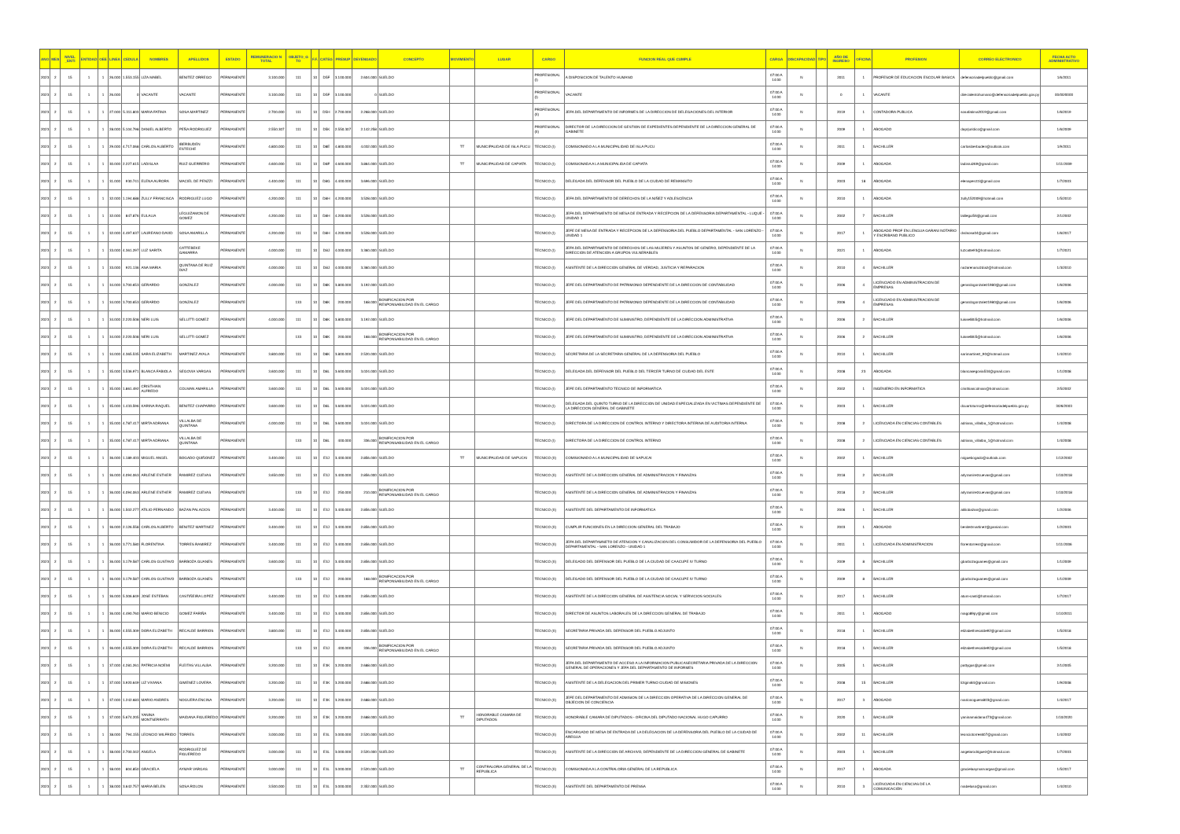| ANO | MES | NIVEL _ENTI | ENTIDAD | OEE | LINEA | CEDULA | NOMBRES | APELLIDOS | ESTADO | REMUNERACIO N TOTAL | OBJETO_G TO | F.F. | CATEG | PRESUP | DEVENGADO | CONCEPTO | MOVIMIENTO | LUGAR | CARGO | FUNCION REAL QUE CUMPLE | CARGA | DISCAPACIDAD | TIPO | AÑO DE INGRESO | OFICINA | PROFESION | CORREO ELECTRONICO | FECHA ACTO ADMINISTRATIVO |
| --- | --- | --- | --- | --- | --- | --- | --- | --- | --- | --- | --- | --- | --- | --- | --- | --- | --- | --- | --- | --- | --- | --- | --- | --- | --- | --- | --- | --- |
| 2023 | 2 | 15 | 1 | 1 | 26.000 | 1.553.155 | LIZA MABEL | BENITEZ ORREGO | PERMANENTE | 3.100.000 | 111 | 10 | D5F | 3.100.000 | 2.604.000 | SUELDO | | | PROFESIONAL (I) | A DISPOSICION DE TALENTO HUMANO | 07:00 A 14:00 | N | | 2011 | 1 | PROFESOR DE EDUCACION ESCOLAR BASICA | defensoriadelpueblo@gmail.com | 1/6/2011 |
| 2023 | 2 | 15 | 1 | 1 | 26.000 | 0 | VACANTE | VACANTE | PERMANENTE | 3.100.000 | 111 | 10 | D5F | 3.100.000 | 0 | SUELDO | | | PROFESIONAL (I) | VACANTE | 07:00 A 14:00 | N | | 0 | 1 | VACANTE | dire.talentohumano@defensoriadelpueblo.gov.py | 00/00/0000 |
| 2023 | 2 | 15 | 1 | 1 | 27.000 | 5.311.803 | MARIA FATIMA | SOSA MARTINEZ | PERMANENTE | 2.700.000 | 111 | 10 | D5H | 2.700.000 | 2.268.000 | SUELDO | | | PROFESIONAL (II) | JEFA DEL DEPARTAMENTO DE INFORMES DE LA DIRECCION DE DELEGACIONES DEL INTERIOR | 07:00 A 14:00 | N | | 2019 | 1 | CONTADORA PUBLICA | sosafatima2019@gmail.com | 1/6/2019 |
| 2023 | 2 | 15 | 1 | 1 | 28.000 | 5.104.798 | DANIEL ALBERTO | PEÑA RODRIGUEZ | PERMANENTE | 2.550.307 | 111 | 10 | D5K | 2.550.307 | 2.142.258 | SUELDO | | | PROFESIONAL (II) | DIRECTOR DE LA DIRECCION DE GESTION DE EXPEDIENTES DEPENDIENTE DE LA DIRECCION GENERAL DE GABINETE | 07:00 A 14:00 | N | | 2009 | 1 | ABOGADO | daprjuridico@gmail.com | 1/6/2009 |
| 2023 | 2 | 15 | 1 | 1 | 29.000 | 4.717.068 | CARLOS ALBERTO | IBERBUDEN ESTECHE | PERMANENTE | 4.800.000 | 111 | 10 | D8E | 4.800.000 | 4.032.000 | SUELDO | TT | MUNICIPALIDAD DE ISLA PUCU | TECNICO (I) | COMISIONADO A LA MUNICIPALIDAD DE ISLA PUCU | 07:00 A 14:00 | N | | 2011 | 1 | BACHILLER | carlosiberbuden@outlook.com | 1/9/2011 |
| 2023 | 2 | 15 | 1 | 1 | 30.000 | 2.227.615 | LADISLAA | RUIZ GUERRERO | PERMANENTE | 4.600.000 | 111 | 10 | D8F | 4.600.000 | 3.864.000 | SUELDO | TT | MUNICIPALIDAD DE CAPIATA | TECNICO (I) | COMISIONADA A LA MUNICIPALIDA DE CAPIATA | 07:00 A 14:00 | N | | 2009 | 1 | ABOGADA | ladisruiz69@gmail.com | 1/11/2009 |
| 2023 | 2 | 15 | 1 | 1 | 31.000 | 930.741 | ELENA AURORA | MACIEL DE PENZZI | PERMANENTE | 4.400.000 | 111 | 10 | D8G | 4.400.000 | 3.696.000 | SUELDO | | | TECNICO (I) | DELEGADA DEL DEFENSOR DEL PUEBLO DE LA CIUDAD DE REMANSITO | 07:00 A 14:00 | N | | 2003 | 18 | ABOGADA | elenapenzzi@gmail.com | 1/7/2003 |
| 2023 | 2 | 15 | 1 | 1 | 32.000 | 1.194.688 | ZULLY FRANCISCA | RODRIGUEZ LUGO | PERMANENTE | 4.200.000 | 111 | 10 | D8H | 4.200.000 | 3.528.000 | SUELDO | | | TECNICO (I) | JEFA DEL DEPARTAMENTO DE DERECHOS DE LA NIÑEZ Y ADLESCENCIA | 07:00 A 14:00 | N | | 2010 | 1 | ABOGADA | zully152009@hotmail.com | 1/5/2010 |
| 2023 | 2 | 15 | 1 | 1 | 32.000 | 847.876 | EULALIA | LEGUIZAMON DE GOMEZ | PERMANENTE | 4.200.000 | 111 | 10 | D8H | 4.200.000 | 3.528.000 | SUELDO | | | TECNICO (I) | JEFA DEL DEPARTAMENTO DE MESA DE ENTRADA Y RECEPCION DE LA DEFENSORIA DEPARTAMENTAL - LUQUE - UNIDAD 3 | 07:00 A 14:00 | N | | 2002 | 7 | BACHILLER | lalilegui56@gmail.com | 2/1/2002 |
| 2023 | 2 | 15 | 1 | 1 | 32.000 | 4.497.637 | LAUREANO DAVID | SOSA AMARILLA | PERMANENTE | 4.200.000 | 111 | 10 | D8H | 4.200.000 | 3.528.000 | SUELDO | | | TECNICO (I) | JEFE DE MESA DE ENTRADA Y RECEPCION DE LA DEFENSORIA DEL PUEBLO DEPARTAMENTAL - SAN LORENZO - UNIDAD 1 | 07:00 A 14:00 | N | | 2017 | 1 | ABOGADO PROF EN LENGUA GARANI NOTARIO Y ESCRIBANO PUBLICO | dvdsosa04@gmail.com | 1/6/2017 |
| 2023 | 2 | 15 | 1 | 1 | 33.000 | 4.361.297 | LUZ SARITA | CATTEBEKE GAMARRA | PERMANENTE | 4.000.000 | 111 | 10 | D8J | 4.000.000 | 3.360.000 | SUELDO | | | TECNICO (I) | JEFA DEL DEPARTAMENTO DE DERECHOS DE LAS MUJERES Y ASUNTOS DE GENERO, DEPENDIENTE DE LA DIRECCION DE ATENCION A GRUPOS VULNERABLES | 07:00 A 14:00 | N | | 2021 | 1 | ABOGADA | luzcatte93@hotmail.com | 1/7/2021 |
| 2023 | 2 | 15 | 1 | 1 | 33.000 | 921.136 | ANA MARIA | QUINTANA DE RUIZ DIAZ | PERMANENTE | 4.000.000 | 111 | 10 | D8J | 4.000.000 | 3.360.000 | SUELDO | | | TECNICO (I) | ASISTENTE DE LA DIRECCION GENERAL DE VERDAD, JUSTICIA Y REPARACION | 07:00 A 14:00 | N | | 2010 | 4 | BACHILLER | nazarenaruizdiaz@hotmail.com | 1/3/2010 |
| 2023 | 2 | 15 | 1 | 1 | 34.000 | 3.700.653 | GERARDO | GONZALEZ | PERMANENTE | 4.000.000 | 111 | 10 | D8K | 3.800.000 | 3.192.000 | SUELDO | | | TECNICO (I) | JEFE DEL DEPARTAMENTO DE PATRIMONIO DEPENDIENTE DE LA DIRECCION DE CONTABILIDAD | 07:00 A 14:00 | N | | 2006 | 4 | LICENCIADO EN ADMINISTRACION DE EMPRESAS | gerardogonzalez1980@gmail.com | 1/6/2006 |
| 2023 | 2 | 15 | 1 | 1 | 34.000 | 3.700.653 | GERARDO | GONZALEZ | PERMANENTE | | 133 | 10 | D8K | 200.000 | 168.000 | BONIFICACION POR RESPONSABILIDAD EN EL CARGO | | | TECNICO (I) | JEFE DEL DEPARTAMENTO DE PATRIMONIO DEPENDIENTE DE LA DIRECCION DE CONTABILIDAD | 07:00 A 14:00 | N | | 2006 | 4 | LICENCIADO EN ADMINISTRACION DE EMPRESAS | gerardogonzalez1980@gmail.com | 1/6/2006 |
| 2023 | 2 | 15 | 1 | 1 | 34.000 | 2.220.508 | NERI LUIS | SELLITTI GOMEZ | PERMANENTE | 4.000.000 | 111 | 10 | D8K | 3.800.000 | 3.192.000 | SUELDO | | | TECNICO (I) | JEFE DEL DEPARTAMENTO DE SUMINISTRO, DEPENDIENTE DE LA DIRECCION ADMINISTRATIVA | 07:00 A 14:00 | N | | 2006 | 2 | BACHILLER | luissellitti5@hotmail.com | 1/6/2006 |
| 2023 | 2 | 15 | 1 | 1 | 34.000 | 2.220.508 | NERI LUIS | SELLITTI GOMEZ | PERMANENTE | | 133 | 10 | D8K | 200.000 | 168.000 | BONIFICACION POR RESPONSABILIDAD EN EL CARGO | | | TECNICO (I) | JEFE DEL DEPARTAMENTO DE SUMINISTRO, DEPENDIENTE DE LA DIRECCION ADMINISTRATIVA | 07:00 A 14:00 | N | | 2006 | 2 | BACHILLER | luissellitti5@hotmail.com | 1/6/2006 |
| 2023 | 2 | 15 | 1 | 1 | 34.000 | 4.365.535 | SARA ELIZABETH | MARTINEZ AYALA | PERMANENTE | 3.800.000 | 111 | 10 | D8K | 3.800.000 | 2.520.000 | SUELDO | | | TECNICO (I) | SECRETARIA DE LA SECRETARIA GENERAL DE LA DEFENSORIA DEL PUEBLO | 07:00 A 14:00 | N | | 2010 | 1 | BACHILLER | sarimartinez_90@hotmail.com | 1/4/2010 |
| 2023 | 2 | 15 | 1 | 1 | 35.000 | 3.536.971 | BLANCA FABIOLA | SEGOVIA VARGAS | PERMANENTE | 3.600.000 | 111 | 10 | D8L | 3.600.000 | 3.024.000 | SUELDO | | | TECNICO (I) | DELEGADA DEL DEFENSOR DEL PUEBLO DEL TERCER TURNO DE CIUDAD DEL ESTE | 07:00 A 14:00 | N | | 2008 | 23 | ABOGADA | blancasegovia534@gmail.com | 1/1/2008 |
| 2023 | 2 | 15 | 1 | 1 | 35.000 | 1.861.492 | CRISTHIAN ALFREDO | COLMAN AMARILLA | PERMANENTE | 3.600.000 | 111 | 10 | D8L | 3.600.000 | 3.024.000 | SUELDO | | | TECNICO (I) | JEFE DEL DEPARTAMENTO TECNICO DE INFORMATICA | 07:00 A 14:00 | N | | 2002 | 1 | INGENIERO EN INFORMATICA | cristhiancolman@hotmail.com | 2/5/2002 |
| 2023 | 2 | 15 | 1 | 1 | 35.000 | 1.433.596 | KARINA RAQUEL | BENITEZ CHAPARRO | PERMANENTE | 3.600.000 | 111 | 10 | D8L | 3.600.000 | 3.024.000 | SUELDO | | | TECNICO (I) | DELEGADA DEL QUINTO TURNO DE LA DIRECCION DE UNIDAD ESPECIALIZADA EN VICTIMAS DEPENDIENTE DE LA DIRECCION GENERAL DE GABINETE | 07:00 A 14:00 | N | | 2003 | 1 | BACHILLER | dcuartoturno@defensoriadelpueblo.gov.py | 30/6/2003 |
| 2023 | 2 | 15 | 1 | 1 | 35.000 | 4.787.417 | MIRTA ADRIANA | VILLALBA DE QUINTANA | PERMANENTE | 4.000.000 | 111 | 10 | D8L | 3.600.000 | 3.024.000 | SUELDO | | | TECNICO (I) | DIRECTORA DE LA DIRECCION DE CONTROL INTERNO Y DIRECTORA INTERINA DE AUDITORIA INTERNA | 07:00 A 14:00 | N | | 2008 | 2 | LICENCIADA EN CIENCIAS CONTABLES | adriana_villalba_1@hotmail.com | 1/4/2008 |
| 2023 | 2 | 15 | 1 | 1 | 35.000 | 4.787.417 | MIRTA ADRIANA | VILLALBA DE QUINTANA | PERMANENTE | | 133 | 10 | D8L | 400.000 | 336.000 | BONIFICACION POR RESPONSABILIDAD EN EL CARGO | | | TECNICO (I) | DIRECTORA DE LA DIRECCION DE CONTROL INTERNO | 07:00 A 14:00 | N | | 2008 | 2 | LICENCIADA EN CIENCIAS CONTABLES | adriana_villalba_1@hotmail.com | 1/4/2008 |
| 2023 | 2 | 15 | 1 | 1 | 36.000 | 1.189.403 | MIGUEL ANGEL | BOGADO QUIÑONEZ | PERMANENTE | 3.400.000 | 111 | 10 | E3J | 3.400.000 | 2.856.000 | SUELDO | TT | MUNICIPALIDAD DE SAPUCAI | TECNICO (II) | COMISIONADO A LA MUNICIPALIDAD DE SAPUCAI | 07:00 A 14:00 | N | | 2002 | 1 | BACHILLER | miguebogado@outlook.com | 1/12/2002 |
| 2023 | 2 | 15 | 1 | 1 | 36.000 | 4.094.063 | ARLENE ESTHER | RAMIREZ CUEVAS | PERMANENTE | 3.650.000 | 111 | 10 | E3J | 3.400.000 | 2.856.000 | SUELDO | | | TECNICO (II) | ASISTENTE DE LA DIRECCION GENERAL DE ADMINISTRACION Y FINANZAS | 07:00 A 14:00 | N | | 2018 | 2 | BACHILLER | arlyramirezcuevas@gmail.com | 1/10/2018 |
| 2023 | 2 | 15 | 1 | 1 | 36.000 | 4.094.063 | ARLENE ESTHER | RAMIREZ CUEVAS | PERMANENTE | | 133 | 10 | E3J | 250.000 | 210.000 | BONIFICACION POR RESPONSABILIDAD EN EL CARGO | | | TECNICO (II) | ASISTENTE DE LA DIRECCION GENERAL DE ADMINISTRACION Y FINANZAS | 07:00 A 14:00 | N | | 2018 | 2 | BACHILLER | arlyramirezcuevas@gmail.com | 1/10/2018 |
| 2023 | 2 | 15 | 1 | 1 | 36.000 | 1.502.277 | ATILIO FERNANDO | BAZAN PALACIOS | PERMANENTE | 3.400.000 | 111 | 10 | E3J | 3.400.000 | 2.856.000 | SUELDO | | | TECNICO (II) | ASISTENTE DEL DEPARTAMENTO DE INFORMATICA | 07:00 A 14:00 | N | | 2006 | 1 | BACHILLER | atiliobazan@gmail.com | 1/2/2006 |
| 2023 | 2 | 15 | 1 | 1 | 36.000 | 2.126.558 | CARLOS ALBERTO | BENITEZ MARTINEZ | PERMANENTE | 3.400.000 | 111 | 10 | E3J | 3.400.000 | 2.856.000 | SUELDO | | | TECNICO (II) | CUMPLIR FUNCIONES EN LA DIRECCION GENERAL DEL TRABAJO | 07:00 A 14:00 | N | | 2003 | 1 | ABOGADO | benitezmartinez@gamial.com | 1/2/2003 |
| 2023 | 2 | 15 | 1 | 1 | 36.000 | 3.771.580 | FLORENTINA | TORRES RAMIREZ | PERMANENTE | 3.400.000 | 111 | 10 | E3J | 3.400.000 | 2.856.000 | SUELDO | | | TECNICO (II) | JEFA DEL DEPARTAMNETO DE ATENCION Y CANALIZACION DEL CONSUMIDOR DE LA DEFENSORIA DEL PUEBLO DEPARTAMENTAL - SAN LORENZO - UNIDAD 1 | 07:00 A 14:00 | N | | 2011 | 1 | LICENCIADA EN ADMINISTRACION | florentorresr@gmail.com | 1/11/2006 |
| 2023 | 2 | 15 | 1 | 1 | 36.000 | 3.179.587 | CARLOS GUSTAVO | BARBOZA GUANES | PERMANENTE | 3.600.000 | 111 | 10 | E3J | 3.400.000 | 2.856.000 | SUELDO | | | TECNICO (II) | DELEGADO DEL DEFENSOR DEL PUEBLO DE LA CIUDAD DE CAACUPE IV TURNO | 07:00 A 14:00 | N | | 2009 | 8 | BACHILLER | gbarbozaguanes@gmail.com | 1/1/2009 |
| 2023 | 2 | 15 | 1 | 1 | 36.000 | 3.179.587 | CARLOS GUSTAVO | BARBOZA GUANES | PERMANENTE | | 133 | 10 | E3J | 200.000 | 168.000 | BONIFICACION POR RESPONSABILIDAD EN EL CARGO | | | TECNICO (II) | DELEGADO DEL DEFENSOR DEL PUEBLO DE LA CIUDAD DE CAACUPE IV TURNO | 07:00 A 14:00 | N | | 2009 | 8 | BACHILLER | gbarbozaguanes@gmail.com | 1/1/2009 |
| 2023 | 2 | 15 | 1 | 1 | 36.000 | 5.306.849 | JOSE ESTEBAN | CASTIÑEIRA LOPEZ | PERMANENTE | 3.400.000 | 111 | 10 | E3J | 3.400.000 | 2.856.000 | SUELDO | | | TECNICO (II) | ASISTENTE DE LA DIRECCION GENERAL DE ASISTENCIA SOCIAL Y SERVICIOS SOCIALES | 07:00 A 14:00 | N | | 2017 | 1 | BACHILLER | atum-casti@hotmail.com | 1/7/2017 |
| 2023 | 2 | 15 | 1 | 1 | 36.000 | 4.490.760 | MARIO BENICIO | GOMEZ FARIÑA | PERMANENTE | 3.400.000 | 111 | 10 | E3J | 3.400.000 | 2.856.000 | SUELDO | | | TECNICO (II) | DIRECTOR DE ASUNTOS LABORALES DE LA DIRECCION GENERAL DE TRABAJO | 07:00 A 14:00 | N | | 2011 | 1 | ABOGADO | mago89py@gmail.com | 1/10/2011 |
| 2023 | 2 | 15 | 1 | 1 | 36.000 | 4.555.309 | DORA ELIZABETH | RECALDE BARRIOS | PERMANENTE | 3.800.000 | 111 | 10 | E3J | 3.400.000 | 2.856.000 | SUELDO | | | TECNICO (II) | SECRETARIA PRIVADA DEL DEFENSOR DEL PUEBLO ADJUNTO | 07:00 A 14:00 | N | | 2018 | 1 | BACHILLER | elizabethrecalde92@gmail.com | 1/5/2018 |
| 2023 | 2 | 15 | 1 | 1 | 36.000 | 4.555.309 | DORA ELIZABETH | RECALDE BARRIOS | PERMANENTE | | 133 | 10 | E3J | 400.000 | 336.000 | BONIFICACION POR RESPONSABILIDAD EN EL CARGO | | | TECNICO (II) | SECRETARIA PRIVADA DEL DEFENSOR DEL PUEBLO ADJUNTO | 07:00 A 14:00 | N | | 2018 | 1 | BACHILLER | elizabethrecalde92@gmail.com | 1/5/2018 |
| 2023 | 2 | 15 | 1 | 1 | 37.000 | 4.281.261 | PATRICIA NOEMI | FLEITAS VILLALBA | PERMANENTE | 3.200.000 | 111 | 10 | E3K | 3.200.000 | 2.688.000 | SUELDO | | | TECNICO (II) | JEFA DEL DEPARTAMENTO DE ACCESO A LA INFORMACION PUBLICASECRETARIA PRIVADA DE LA DIRECCION GENERAL DE OPERACIONES Y JEFA DEL DEPARTAMENTO DE INFORMES | 07:00 A 14:00 | N | | 2005 | 1 | BACHILLER | pattygus@gmail.com | 2/1/2005 |
| 2023 | 2 | 15 | 1 | 1 | 37.000 | 3.920.649 | LIZ VIVIANA | GIMENEZ LOVERA | PERMANENTE | 3.200.000 | 111 | 10 | E3K | 3.200.000 | 2.688.000 | SUELDO | | | TECNICO (II) | ASISTENTE DE LA DELEGACION DEL PRIMER TURNO CIUDAD DE MISIONES | 07:00 A 14:00 | N | | 2008 | 15 | BACHILLER | lizigim84@gmail.com | 1/9/2008 |
| 2023 | 2 | 15 | 1 | 1 | 37.000 | 1.242.683 | MARIO ANDRES | NOGUERA ENCINA | PERMANENTE | 3.200.000 | 111 | 10 | E3K | 3.200.000 | 2.688.000 | SUELDO | | | TECNICO (II) | JEFE DEL DEPARTAMENTO DE ADMISION DE LA DIRECCION OPERATIVA DE LA DIRECCION GENERAL DE OBJECION DE CONCIENCIA | 07:00 A 14:00 | N | | 2017 | 3 | ABOGADO | marionoguera803@gmail.com | 1/4/2017 |
| 2023 | 2 | 15 | 1 | 1 | 37.000 | 5.674.205 | YANINA MONTSERRATH | MAIDANA FIGUEREDO | PERMANENTE | 3.200.000 | 111 | 10 | E3K | 3.200.000 | 2.688.000 | SUELDO | TT | HONORABLE CAMARA DE DIPUTADOS | TECNICO (II) | HONORABLE CAMARA DE DIPUTADOS - OFICINA DEL DIPUTADO NACIONAL HUGO CAPURRO | 07:00 A 14:00 | N | | 2020 | 1 | BACHILLER | yaninamaidana473@gmail.com | 1/10/2020 |
| 2023 | 2 | 15 | 1 | 1 | 38.000 | 794.155 | LEONCIO WILFRIDO | TORRES | PERMANENTE | 3.000.000 | 111 | 10 | E3L | 3.000.000 | 2.520.000 | SUELDO | | | TECNICO (II) | ENCARGADO DE MESA DE ENTRADA DE LA DELEGACION DE LA DEFENSORIA DEL PUEBLO DE LA CIUDAD DE AREGUA | 07:00 A 14:00 | N | | 2002 | 11 | BACHILLER | leonciotorres607@gmail.com | 1/4/2002 |
| 2023 | 2 | 15 | 1 | 1 | 38.000 | 2.700.342 | ANGELA | RODRIGUEZ DE FIGUEREDO | PERMANENTE | 3.000.000 | 111 | 10 | E3L | 3.000.000 | 2.520.000 | SUELDO | | | TECNICO (II) | ASISTENTE DE LA DIRECCION DE ARCHIVO, DEPENDIENTE DE LA DIRECCION GENERAL DE GABINETE | 07:00 A 14:00 | N | | 2003 | 1 | BACHILLER | angelarodriguez@hotmail.com | 1/7/2003 |
| 2023 | 2 | 15 | 1 | 1 | 38.000 | 804.850 | GRACIELA | AYMAR VARGAS | PERMANENTE | 3.000.000 | 111 | 10 | E3L | 3.000.000 | 2.520.000 | SUELDO | TT | CONTRALORIA GENERAL DE LA REPUBLICA | TECNICO (II) | COMISIONADA A LA CONTRALORIA GENERAL DE LA REPUBLICA | 07:00 A 14:00 | N | | 2017 | 1 | ABOGADA | gracielaaymarvargas@gmail.com | 1/5/2017 |
| 2023 | 2 | 15 | 1 | 1 | 38.000 | 3.642.757 | MARIA BELEN | SOSA ROLON | PERMANENTE | 3.500.000 | 111 | 10 | E3L | 3.000.000 | 2.352.000 | SUELDO | | | TECNICO (II) | ASISTENTE DEL DEPARTAMENTO DE PRENSA | 07:00 A 14:00 | N | | 2010 | 3 | LICENCIADA EN CIENCIAS DE LA COMUNICACIÓN | mabeluso@gmail.com | 1/4/2010 |